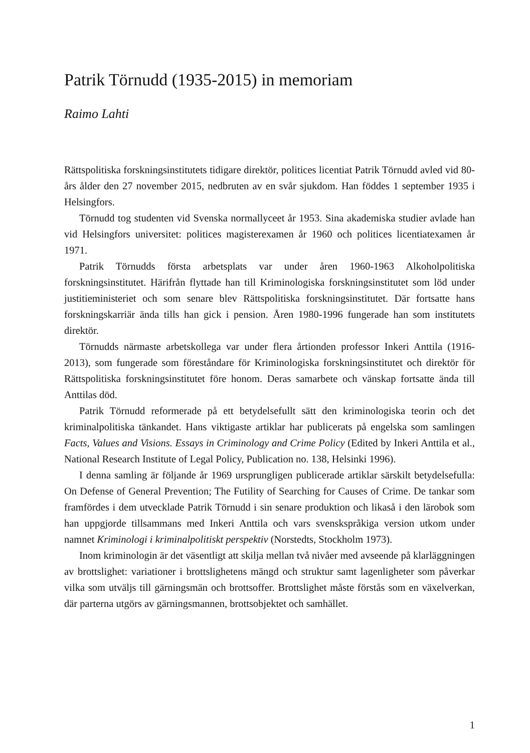Patrik Törnudd (1935-2015) in memoriam
Raimo Lahti
Rättspolitiska forskningsinstitutets tidigare direktör, politices licentiat Patrik Törnudd avled vid 80-års ålder den 27 november 2015, nedbruten av en svår sjukdom. Han föddes 1 september 1935 i Helsingfors.
Törnudd tog studenten vid Svenska normallyceet år 1953. Sina akademiska studier avlade han vid Helsingfors universitet: politices magisterexamen år 1960 och politices licentiatexamen år 1971.
Patrik Törnudds första arbetsplats var under åren 1960-1963 Alkoholpolitiska forskningsinstitutet. Härifrån flyttade han till Kriminologiska forskningsinstitutet som löd under justitieministeriet och som senare blev Rättspolitiska forskningsinstitutet. Där fortsatte hans forskningskarriär ända tills han gick i pension. Åren 1980-1996 fungerade han som institutets direktör.
Törnudds närmaste arbetskollega var under flera årtionden professor Inkeri Anttila (1916-2013), som fungerade som föreståndare för Kriminologiska forskningsinstitutet och direktör för Rättspolitiska forskningsinstitutet före honom. Deras samarbete och vänskap fortsatte ända till Anttilas död.
Patrik Törnudd reformerade på ett betydelsefullt sätt den kriminologiska teorin och det kriminalpolitiska tänkandet. Hans viktigaste artiklar har publicerats på engelska som samlingen Facts, Values and Visions. Essays in Criminology and Crime Policy (Edited by Inkeri Anttila et al., National Research Institute of Legal Policy, Publication no. 138, Helsinki 1996).
I denna samling är följande år 1969 ursprungligen publicerade artiklar särskilt betydelsefulla: On Defense of General Prevention; The Futility of Searching for Causes of Crime. De tankar som framfördes i dem utvecklade Patrik Törnudd i sin senare produktion och likaså i den lärobok som han uppgjorde tillsammans med Inkeri Anttila och vars svenskspråkiga version utkom under namnet Kriminologi i kriminalpolitiskt perspektiv (Norstedts, Stockholm 1973).
Inom kriminologin är det väsentligt att skilja mellan två nivåer med avseende på klarläggningen av brottslighet: variationer i brottslighetens mängd och struktur samt lagenligheter som påverkar vilka som utväljs till gärningsmän och brottsoffer. Brottslighet måste förstås som en växelverkan, där parterna utgörs av gärningsmannen, brottsobjektet och samhället.
1